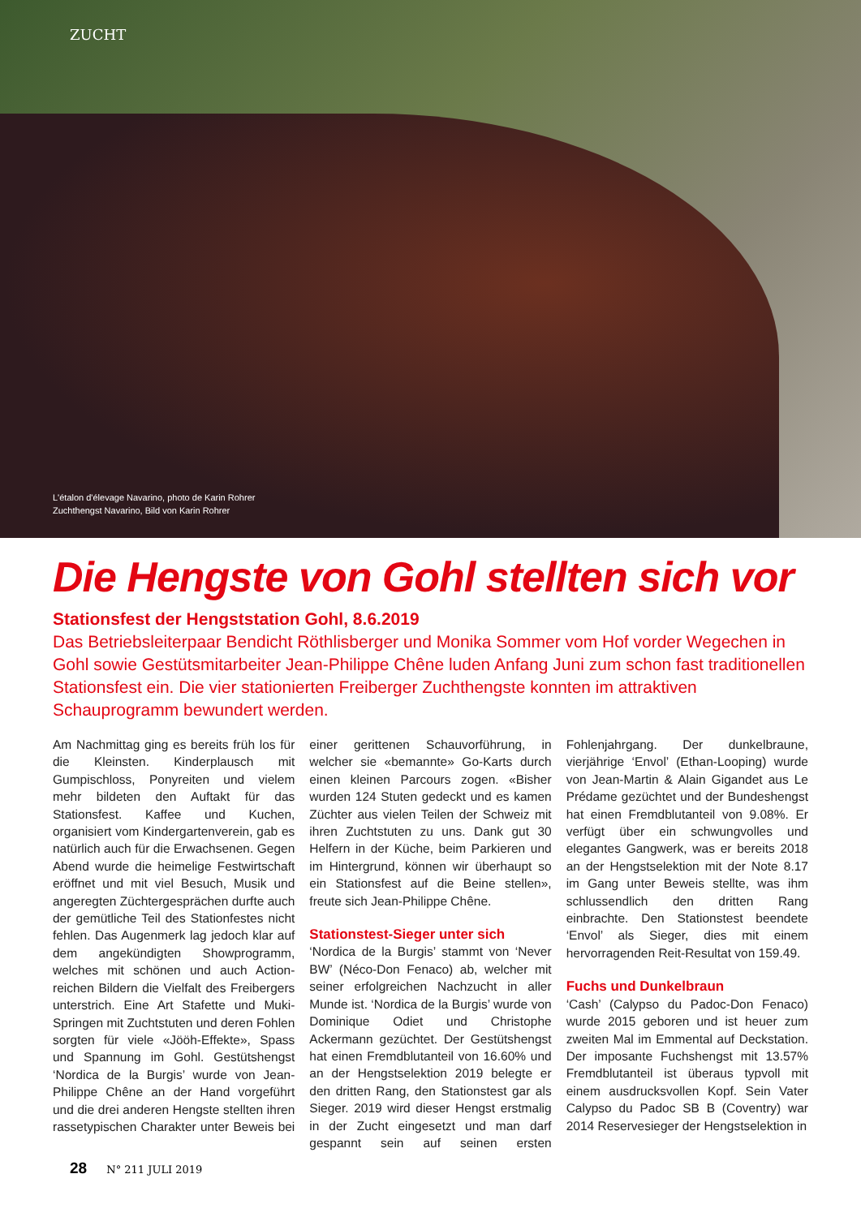ZUCHT
L'étalon d'élevage Navarino, photo de Karin Rohrer
Zuchthengst Navarino, Bild von Karin Rohrer
Die Hengste von Gohl stellten sich vor
Stationsfest der Hengststation Gohl, 8.6.2019
Das Betriebsleiterpaar Bendicht Röthlisberger und Monika Sommer vom Hof vorder Wegechen in Gohl sowie Gestütsmitarbeiter Jean-Philippe Chêne luden Anfang Juni zum schon fast traditionellen Stationsfest ein. Die vier stationierten Freiberger Zuchthengste konnten im attraktiven Schauprogramm bewundert werden.
Am Nachmittag ging es bereits früh los für die Kleinsten. Kinderplausch mit Gumpischloss, Ponyreiten und vielem mehr bildeten den Auftakt für das Stationsfest. Kaffee und Kuchen, organisiert vom Kindergartenverein, gab es natürlich auch für die Erwachsenen. Gegen Abend wurde die heimelige Festwirtschaft eröffnet und mit viel Besuch, Musik und angeregten Züchtergesprächen durfte auch der gemütliche Teil des Stationfestes nicht fehlen. Das Augenmerk lag jedoch klar auf dem angekündigten Showprogramm, welches mit schönen und auch Action-reichen Bildern die Vielfalt des Freibergers unterstrich. Eine Art Stafette und Muki-Springen mit Zuchtstuten und deren Fohlen sorgten für viele «Jööh-Effekte», Spass und Spannung im Gohl. Gestütshengst ‘Nordica de la Burgis’ wurde von Jean-Philippe Chêne an der Hand vorgeführt und die drei anderen Hengste stellten ihren rassetypischen Charakter unter Beweis bei einer gerittenen Schauvorführung, in welcher sie «bemannte» Go-Karts durch einen kleinen Parcours zogen. «Bisher wurden 124 Stuten gedeckt und es kamen Züchter aus vielen Teilen der Schweiz mit ihren Zuchtstuten zu uns. Dank gut 30 Helfern in der Küche, beim Parkieren und im Hintergrund, können wir überhaupt so ein Stationsfest auf die Beine stellen», freute sich Jean-Philippe Chêne.
Stationstest-Sieger unter sich
‘Nordica de la Burgis’ stammt von ‘Never BW’ (Néco-Don Fenaco) ab, welcher mit seiner erfolgreichen Nachzucht in aller Munde ist. ‘Nordica de la Burgis’ wurde von Dominique Odiet und Christophe Ackermann gezüchtet. Der Gestütshengst hat einen Fremdblutanteil von 16.60% und an der Hengstselektion 2019 belegte er den dritten Rang, den Stationstest gar als Sieger. 2019 wird dieser Hengst erstmalig in der Zucht eingesetzt und man darf gespannt sein auf seinen ersten Fohlenjahrgang. Der dunkelbraune, vierjährige ‘Envol’ (Ethan-Looping) wurde von Jean-Martin & Alain Gigandet aus Le Prédame gezüchtet und der Bundeshengst hat einen Fremdblutanteil von 9.08%. Er verfügt über ein schwungvolles und elegantes Gangwerk, was er bereits 2018 an der Hengstselektion mit der Note 8.17 im Gang unter Beweis stellte, was ihm schlussendlich den dritten Rang einbrachte. Den Stationstest beendete ‘Envol’ als Sieger, dies mit einem hervorragenden Reit-Resultat von 159.49.
Fuchs und Dunkelbraun
‘Cash’ (Calypso du Padoc-Don Fenaco) wurde 2015 geboren und ist heuer zum zweiten Mal im Emmental auf Deckstation. Der imposante Fuchshengst mit 13.57% Fremdblutanteil ist überaus typvoll mit einem ausdrucksvollen Kopf. Sein Vater Calypso du Padoc SB B (Coventry) war 2014 Reservesieger der Hengstselektion in
28 N° 211 JULI 2019